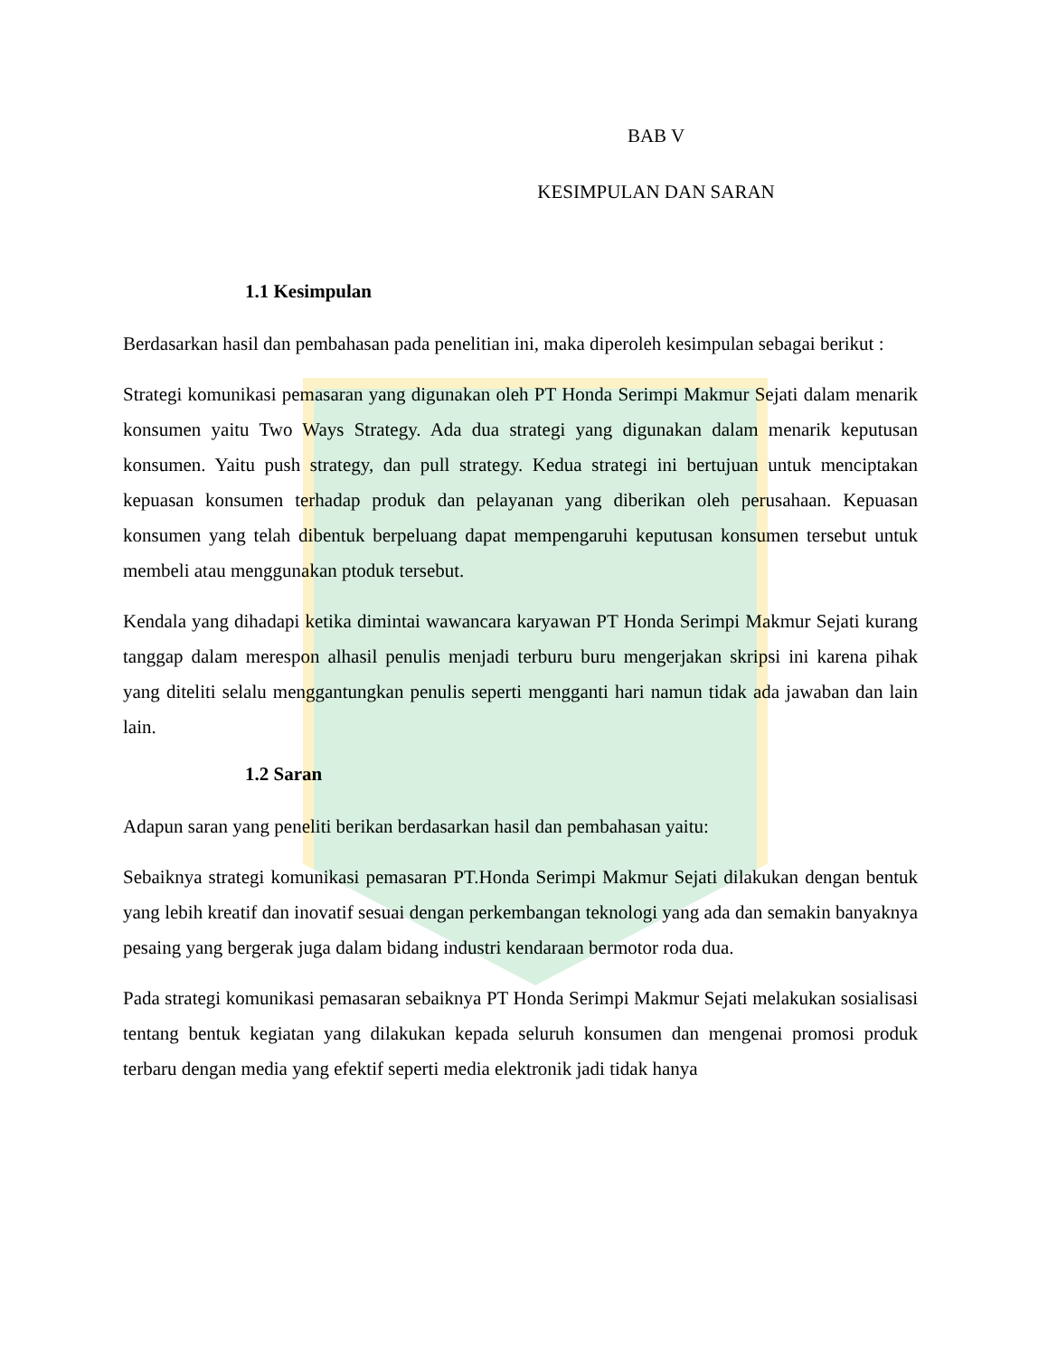BAB V
KESIMPULAN DAN SARAN
1.1 Kesimpulan
Berdasarkan hasil dan pembahasan pada penelitian ini, maka diperoleh kesimpulan sebagai berikut :
Strategi komunikasi pemasaran yang digunakan oleh PT Honda Serimpi Makmur Sejati dalam menarik konsumen yaitu Two Ways Strategy. Ada dua strategi yang digunakan dalam menarik keputusan konsumen. Yaitu push strategy, dan pull strategy. Kedua strategi ini bertujuan untuk menciptakan kepuasan konsumen terhadap produk dan pelayanan yang diberikan oleh perusahaan. Kepuasan konsumen yang telah dibentuk berpeluang dapat mempengaruhi keputusan konsumen tersebut untuk membeli atau menggunakan ptoduk tersebut.
Kendala yang dihadapi ketika dimintai wawancara karyawan PT Honda Serimpi Makmur Sejati kurang tanggap dalam merespon alhasil penulis menjadi terburu buru mengerjakan skripsi ini karena pihak yang diteliti selalu menggantungkan penulis seperti mengganti hari namun tidak ada jawaban dan lain lain.
1.2 Saran
Adapun saran yang peneliti berikan berdasarkan hasil dan pembahasan yaitu:
Sebaiknya strategi komunikasi pemasaran PT.Honda Serimpi Makmur Sejati dilakukan dengan bentuk yang lebih kreatif dan inovatif sesuai dengan perkembangan teknologi yang ada dan semakin banyaknya pesaing yang bergerak juga dalam bidang industri kendaraan bermotor roda dua.
Pada strategi komunikasi pemasaran sebaiknya PT Honda Serimpi Makmur Sejati melakukan sosialisasi tentang bentuk kegiatan yang dilakukan kepada seluruh konsumen dan mengenai promosi produk terbaru dengan media yang efektif seperti media elektronik jadi tidak hanya